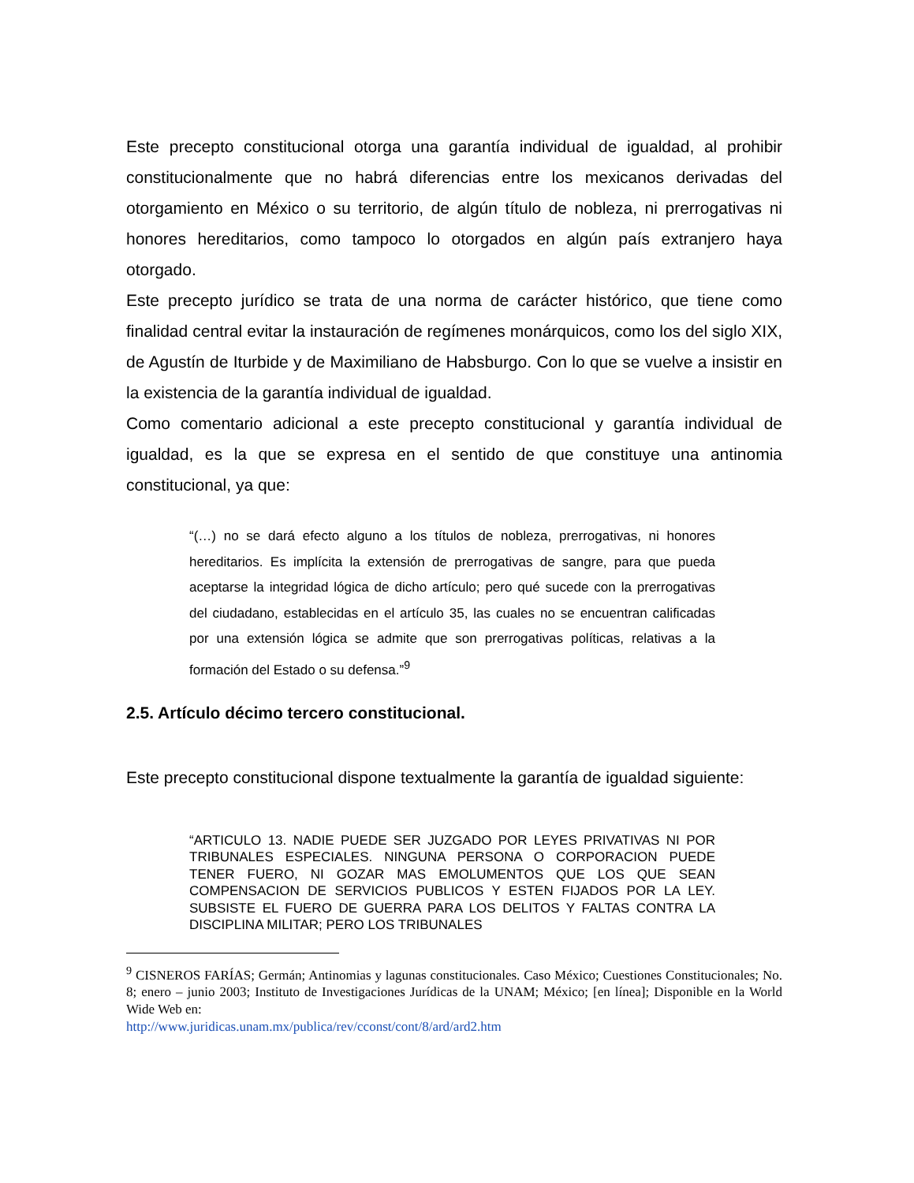Este precepto constitucional otorga una garantía individual de igualdad, al prohibir constitucionalmente que no habrá diferencias entre los mexicanos derivadas del otorgamiento en México o su territorio, de algún título de nobleza, ni prerrogativas ni honores hereditarios, como tampoco lo otorgados en algún país extranjero haya otorgado.
Este precepto jurídico se trata de una norma de carácter histórico, que tiene como finalidad central evitar la instauración de regímenes monárquicos, como los del siglo XIX, de Agustín de Iturbide y de Maximiliano de Habsburgo. Con lo que se vuelve a insistir en la existencia de la garantía individual de igualdad.
Como comentario adicional a este precepto constitucional y garantía individual de igualdad, es la que se expresa en el sentido de que constituye una antinomia constitucional, ya que:
“(…) no se dará efecto alguno a los títulos de nobleza, prerrogativas, ni honores hereditarios. Es implícita la extensión de prerrogativas de sangre, para que pueda aceptarse la integridad lógica de dicho artículo; pero qué sucede con la prerrogativas del ciudadano, establecidas en el artículo 35, las cuales no se encuentran calificadas por una extensión lógica se admite que son prerrogativas políticas, relativas a la formación del Estado o su defensa.”<sup>9</sup>
2.5. Artículo décimo tercero constitucional.
Este precepto constitucional dispone textualmente la garantía de igualdad siguiente:
“ARTICULO 13. NADIE PUEDE SER JUZGADO POR LEYES PRIVATIVAS NI POR TRIBUNALES ESPECIALES. NINGUNA PERSONA O CORPORACION PUEDE TENER FUERO, NI GOZAR MAS EMOLUMENTOS QUE LOS QUE SEAN COMPENSACION DE SERVICIOS PUBLICOS Y ESTEN FIJADOS POR LA LEY. SUBSISTE EL FUERO DE GUERRA PARA LOS DELITOS Y FALTAS CONTRA LA DISCIPLINA MILITAR; PERO LOS TRIBUNALES
<sup>9</sup> CISNEROS FARÍAS; Germán; Antinomias y lagunas constitucionales. Caso México; Cuestiones Constitucionales; No. 8; enero – junio 2003; Instituto de Investigaciones Jurídicas de la UNAM; México; [en línea]; Disponible en la World Wide Web en:
http://www.juridicas.unam.mx/publica/rev/cconst/cont/8/ard/ard2.htm